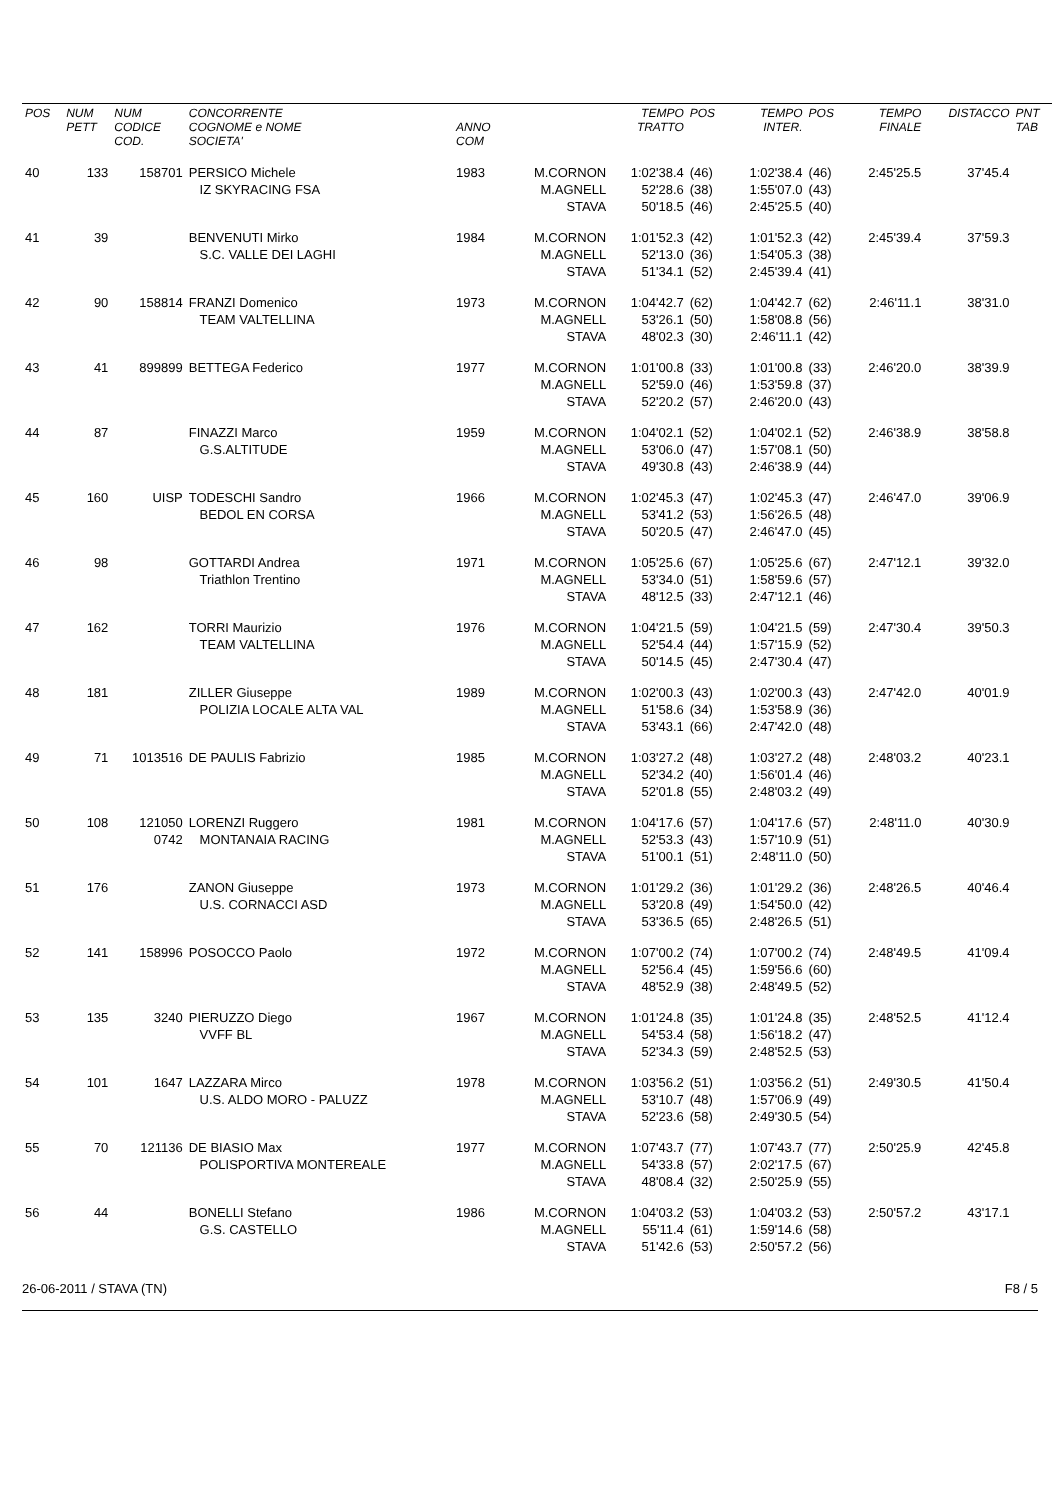| POS | NUM PETT | NUM CODICE COD. | CONCORRENTE COGNOME e NOME SOCIETA' | ANNO COM | | TEMPO TRATTO | POS | TEMPO INTER. | POS | TEMPO FINALE | DISTACCO | PNT TAB |
| --- | --- | --- | --- | --- | --- | --- | --- | --- | --- | --- | --- | --- |
| 40 | 133 | 158701 | PERSICO Michele IZ SKYRACING FSA | 1983 | M.CORNON M.AGNELL STAVA | 1:02'38.4 52'28.6 50'18.5 | (46) (38) (46) | 1:02'38.4 1:55'07.0 2:45'25.5 | (46) (43) (40) | 2:45'25.5 | 37'45.4 | |
| 41 | 39 | | BENVENUTI Mirko S.C. VALLE DEI LAGHI | 1984 | M.CORNON M.AGNELL STAVA | 1:01'52.3 52'13.0 51'34.1 | (42) (36) (52) | 1:01'52.3 1:54'05.3 2:45'39.4 | (42) (38) (41) | 2:45'39.4 | 37'59.3 | |
| 42 | 90 | 158814 | FRANZI Domenico TEAM VALTELLINA | 1973 | M.CORNON M.AGNELL STAVA | 1:04'42.7 53'26.1 48'02.3 | (62) (50) (30) | 1:04'42.7 1:58'08.8 2:46'11.1 | (62) (56) (42) | 2:46'11.1 | 38'31.0 | |
| 43 | 41 | 899899 | BETTEGA Federico | 1977 | M.CORNON M.AGNELL STAVA | 1:01'00.8 52'59.0 52'20.2 | (33) (46) (57) | 1:01'00.8 1:53'59.8 2:46'20.0 | (33) (37) (43) | 2:46'20.0 | 38'39.9 | |
| 44 | 87 | | FINAZZI Marco G.S.ALTITUDE | 1959 | M.CORNON M.AGNELL STAVA | 1:04'02.1 53'06.0 49'30.8 | (52) (47) (43) | 1:04'02.1 1:57'08.1 2:46'38.9 | (52) (50) (44) | 2:46'38.9 | 38'58.8 | |
| 45 | 160 | UISP | TODESCHI Sandro BEDOL EN CORSA | 1966 | M.CORNON M.AGNELL STAVA | 1:02'45.3 53'41.2 50'20.5 | (47) (53) (47) | 1:02'45.3 1:56'26.5 2:46'47.0 | (47) (48) (45) | 2:46'47.0 | 39'06.9 | |
| 46 | 98 | | GOTTARDI Andrea Triathlon Trentino | 1971 | M.CORNON M.AGNELL STAVA | 1:05'25.6 53'34.0 48'12.5 | (67) (51) (33) | 1:05'25.6 1:58'59.6 2:47'12.1 | (67) (57) (46) | 2:47'12.1 | 39'32.0 | |
| 47 | 162 | | TORRI Maurizio TEAM VALTELLINA | 1976 | M.CORNON M.AGNELL STAVA | 1:04'21.5 52'54.4 50'14.5 | (59) (44) (45) | 1:04'21.5 1:57'15.9 2:47'30.4 | (59) (52) (47) | 2:47'30.4 | 39'50.3 | |
| 48 | 181 | | ZILLER Giuseppe POLIZIA LOCALE ALTA VAL | 1989 | M.CORNON M.AGNELL STAVA | 1:02'00.3 51'58.6 53'43.1 | (43) (34) (66) | 1:02'00.3 1:53'58.9 2:47'42.0 | (43) (36) (48) | 2:47'42.0 | 40'01.9 | |
| 49 | 71 | 1013516 | DE PAULIS Fabrizio | 1985 | M.CORNON M.AGNELL STAVA | 1:03'27.2 52'34.2 52'01.8 | (48) (40) (55) | 1:03'27.2 1:56'01.4 2:48'03.2 | (48) (46) (49) | 2:48'03.2 | 40'23.1 | |
| 50 | 108 | 121050 0742 | LORENZI Ruggero MONTANAIA RACING | 1981 | M.CORNON M.AGNELL STAVA | 1:04'17.6 52'53.3 51'00.1 | (57) (43) (51) | 1:04'17.6 1:57'10.9 2:48'11.0 | (57) (51) (50) | 2:48'11.0 | 40'30.9 | |
| 51 | 176 | | ZANON Giuseppe U.S. CORNACCI ASD | 1973 | M.CORNON M.AGNELL STAVA | 1:01'29.2 53'20.8 53'36.5 | (36) (49) (65) | 1:01'29.2 1:54'50.0 2:48'26.5 | (36) (42) (51) | 2:48'26.5 | 40'46.4 | |
| 52 | 141 | 158996 | POSOCCO Paolo | 1972 | M.CORNON M.AGNELL STAVA | 1:07'00.2 52'56.4 48'52.9 | (74) (45) (38) | 1:07'00.2 1:59'56.6 2:48'49.5 | (74) (60) (52) | 2:48'49.5 | 41'09.4 | |
| 53 | 135 | 3240 | PIERUZZO Diego VVFF BL | 1967 | M.CORNON M.AGNELL STAVA | 1:01'24.8 54'53.4 52'34.3 | (35) (58) (59) | 1:01'24.8 1:56'18.2 2:48'52.5 | (35) (47) (53) | 2:48'52.5 | 41'12.4 | |
| 54 | 101 | 1647 | LAZZARA Mirco U.S. ALDO MORO - PALUZZ | 1978 | M.CORNON M.AGNELL STAVA | 1:03'56.2 53'10.7 52'23.6 | (51) (48) (58) | 1:03'56.2 1:57'06.9 2:49'30.5 | (51) (49) (54) | 2:49'30.5 | 41'50.4 | |
| 55 | 70 | 121136 | DE BIASIO Max POLISPORTIVA MONTEREALE | 1977 | M.CORNON M.AGNELL STAVA | 1:07'43.7 54'33.8 48'08.4 | (77) (57) (32) | 1:07'43.7 2:02'17.5 2:50'25.9 | (77) (67) (55) | 2:50'25.9 | 42'45.8 | |
| 56 | 44 | | BONELLI Stefano G.S. CASTELLO | 1986 | M.CORNON M.AGNELL STAVA | 1:04'03.2 55'11.4 51'42.6 | (53) (61) (53) | 1:04'03.2 1:59'14.6 2:50'57.2 | (53) (58) (56) | 2:50'57.2 | 43'17.1 | |
26-06-2011 / STAVA (TN) F8 / 5